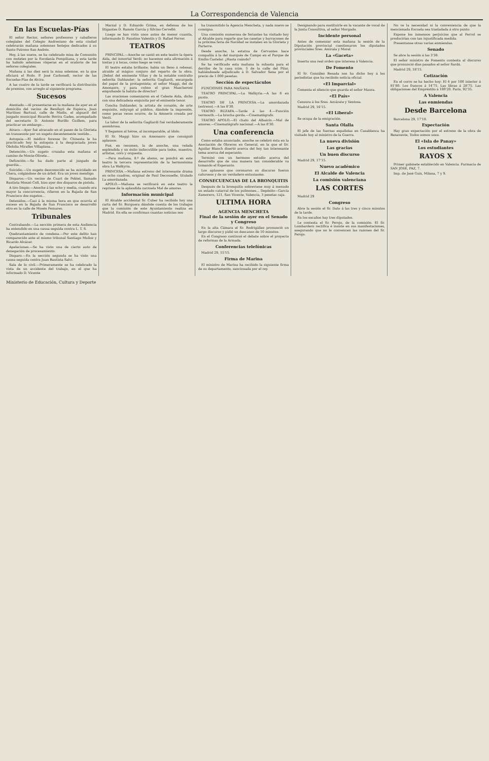La Correspondencia de Valencia
En las Escuelas-Pías
El señor Rector, señores profesores y caballeros colegiales del Colegio Andresiano de esta ciudad celebrarán mañana solemnes festejos dedicados á su Santo Patrono San Andrés.
Hoy, á las nueve, se ha celebrado misa de Comunión con motetes por la Escolanía Pompiliana, y esta tarde ha habido solemnes vísperas en el oratorio de los señores colegiales.
Mañana á las diez será la misa solemne, en la que oficiará el Rvdo. P. José Carbonell, rector de las Escuelas-Pías de Alcira.
A las cuatro de la tarde se verificará la distribución de premios, con arreglo al siguiente programa.
Sucesos
Atentado.—Al presentarse en la mañana de ayer en el domicilio del vecino de Benifayó de Espioca, Juan Martínez Bartual, calle de Madis, el alguacil del juzgado municipal Ricardo Rovira Gades, acompañado del secretario D. Antonio Burillo Guillem, para practicar un embargo...
Atraco.—Ayer fué atracado en el paseo de la Glorieta un transeunte por un sugeto decentemente vestido...
Autopsia.—El médico forense Dr. Chinesta le ha practicado hoy la autopsia á la desgraciada joven Obdulia Miralles Villaplana...
Detención.—Un sugeto cruzaba esta mañana el camino de Monte-Olivete...
Defunción.—Se ha dado parte al juzgado de guardia...
Suicidio.—Un sugeto desconocido se ha suicidado en Chera, colgándose de un árbol. Era un joven mendigo.
Disparos.—Un vecino de Cuart de Poblet, llamado Bautista Monzó Coll, hizo ayer dos disparos de pistola.
A tiro limpio.—Anoche á las ocho y media, cuando era mayor la concurrencia, riñeron en la Bajada de San Francisco dos sugetos...
Detenidos.—Casi á la misma hora en que ocurría el suceso en la Bajada de San Francisco se desarrolló otro en la calle de Mosén Femares.
Tribunales
Contrabando.—La sección primera de esta Audiencia ha entendido en una causa seguida contra L. T. S.
Quebrantamiento de condena.—Por este delito han comparecido ante el mismo tribunal Santiago Muñoz y Ricardo Alcácer.
Apelaciones.—Se ha visto una de cierto auto de denegación de procesamiento.
Disparo.—En la sección segunda se ha visto una causa seguida contra Juan Bautista Salvi.
Sala de lo civil.—Primeramente se ha celebrado la vista de un accidente del trabajo, en el que ha informado D. Vicente
Marzal y D. Eduardo Grima, en defensa de los litigantes D. Ramón García y Silvino Cervelló.
Luego se han visto unos autos de menor cuantía, informando D. Faustino Valentín y D. Rafael Ferrer.
TEATROS
PRINCIPAL.—Anoche se cantó en este teatro la ópera Aida, del inmortal Verdi; no hacemos esta afirmación á tontas y á locas, como luego se verá.
El teatro estaba brillante; había un lleno á rebosar, atraído al mágico conjuro del reparto de la obra. ¡Debut del eminente Viñas y de la notable contralto señorita Dahlander; la señorita Gagliardi, encargada del papel de la protagonista; el señor Maggi, del de Amonasro, y para colmo el gran Mascheroni empuñando la batuta de director!
Las ovaciones comenzaron en el Celeste Aida, dicho con una delicadeza exquisita por el eminente tenor.
Concha Dahlander, la artista de corazón, de arte exquisito, subyugó al público, dándole la impresión, como pocas veces ocurre, de la Amneris creada por Verdi.
La labor de la señorita Gagliardi fué verdaderamente asombrosa.
Y llegamos al héroe, al incomparable, al ídolo.
El Sr. Maggi hizo un Amonasro que consiguió aplausos.
Fué, en resumen, la de anoche, una velada espléndida y un éxito indiscutible para todos, maestro, artistas, coro y orquesta.
—Para mañana, 8.º de abono, se pondrá en este teatro la tercera representación de la hermosísima obra La Walkyria.
PRINCESA.—Mañana estreno del interesante drama en ocho cuadros, original de Paul Decouselle, titulado La amordazada.
APOLO.—Mañana se verificará en este teatro la reprisse de la aplaudida zarzuela Mal de amores.
Información municipal
El Alcalde accidental Sr. Cuber ha recibido hoy una carta del Sr. Burguera dándole cuenta de los trabajos que la comisión de este Ayuntamiento realiza en Madrid. En ella se confirman cuantas noticias nos
ha transmitido la Agencia Mencheta, y nada nuevo se consigna.
Una comisión numerosa de feriantes ha visitado hoy al Alcalde para rogarle que las casetas y barracones de la próxima feria de Navidad se instalen en la Glorieta y Parterre.
Desde anoche, la estatua de Cervantes hace compañía á la del marqués de Campo en el Parque de Emilio Castelar. ¿Hasta cuándo?
Se ha verificado esta mañana la subasta para el derribo de la casa núm. 5 de la calle del Pilar, habiéndosele adjudicado á D. Salvador Sena por el precio de 1.000 pesetas.
Sección de espectáculos
FUNCIONES PARA MAÑANA
TEATRO PRINCIPAL.—La Walkyria.—A las 8 en punto.
TEATRO DE LA PRINCESA.—La amordazada (estreno).—A las 8'30.
TEATRO RUZAFA.—Tarde á las 4.—Función vermouth.—La brocha gorda.—Cinematógrafo.
TEATRO APOLO.—El chato del Albaicín.—Mal de amores.—Cinematógrafo nacional.—A las 8'30.
Una conferencia
Como estaba anunciado, anoche se celebró ésta en la Asociación de Obreros en General, en la que el Dr. Aguilar Blanch disertó acerca del hoy tan interesante tema acerca del esperanto.
Terminó con un hermoso estudio acerca del desarrollo que de una manera tan considerable va tomando el Esperanto.
Los aplausos que coronaron su discurso fueron calurosos y de un verdadero entusiasmo.
CONSECUENCIAS DE LA BRONQUITIS
Después de la bronquitis sobreviene muy á menudo un estado catarral de los pulmones... Depósito—García Zamorero, 121, San Vicente, Valencia, 3 pesetas caja.
ULTIMA HORA
AGENCIA MENCHETA
Final de la sesión de ayer en el Senado y Congreso
En la alta Cámara el Sr. Rodrigáñez pronunció un largo discurso y pidió un descanso de 10 minutos.
En el Congreso continuó el debate sobre el proyecto de reformas de la Armada.
Conferencias telefónicas
Madrid 29, 15'15.
Firma de Marina
El ministro de Marina ha recibido la siguiente firma de su departamento, sancionada por el rey.
Designando para sustituirle en la vacante de vocal de la Junta Consultiva, al señor Morgado.
Incidente personal
Antes de comenzar esta mañana la sesión de la Diputación provincial cuestionaron los diputados provinciales Sres. Amirala y Moral.
La «Gaceta»
Inserta una real orden que interesa á Valencia.
De Fomento
El Sr. González Besada nos ha dicho hoy á los periodistas que ha recibido noticia oficial.
«El Imparcial»
Comenta el silencio que guarda el señor Maura.
«El País»
Censura á los Sres. Azcárate y Ventosa.
Madrid 29, 16'15.
«El Liberal»
Se ocupa de la emigración.
Santa Olalla
El jefe de las fuerzas españolas en Casablanca ha visitado hoy al ministro de la Guerra.
La nueva división
Las gracias
Un buen discurso
Madrid 29, 17'15.
Nuevo académico
El Alcalde de Valencia
La comisión valenciana
LAS CORTES
Madrid 29
Congreso
Abre la sesión el Sr. Dato á las tres y cinco minutos de la tarde.
En los escaños hay tres diputados.
Le contesta el Sr. Perojo, de la comisión. El Sr. Lombardero rectifica é insiste en sus manifestaciones, asegurando que no le convencen las razones del Sr. Perojo.
No ve la necesidad ni la conveniencia de que la mencionada Escuela sea trasladada á otro punto.
Expone los inmensos perjuicios que al Ferrol se producirían con tan injustificada medida.
Presentanse otras varias enmiendas.
Senado
Se abre la sesión á las 3'30.
El señor ministro de Fomento contesta al discurso que pronunció días pasados el señor Sardá.
Madrid 29, 18'15.
Cotización
En el corro se ha hecho hoy: El 4 por 100 interior á 81'80. Los francos á 14'75. Las libras á 28'75. Las obligaciones del Empréstito á 100'20. París, 92'35.
A Valencia
Las enmiendas
Desde Barcelona
Barcelona 29, 17'10.
Expectación
Hay gran expectación por el estreno de la obra de Benavente, Todos somos unos.
El «Isla de Panay»
Los estudiantes
RAYOS X
Primer gabinete establecido en Valencia. Farmacia de SAN JOSE, PAZ, 7.
Imp. de José Guix, Milana, 7 y 9.
Ministerio de Educación, Cultura y Deporte